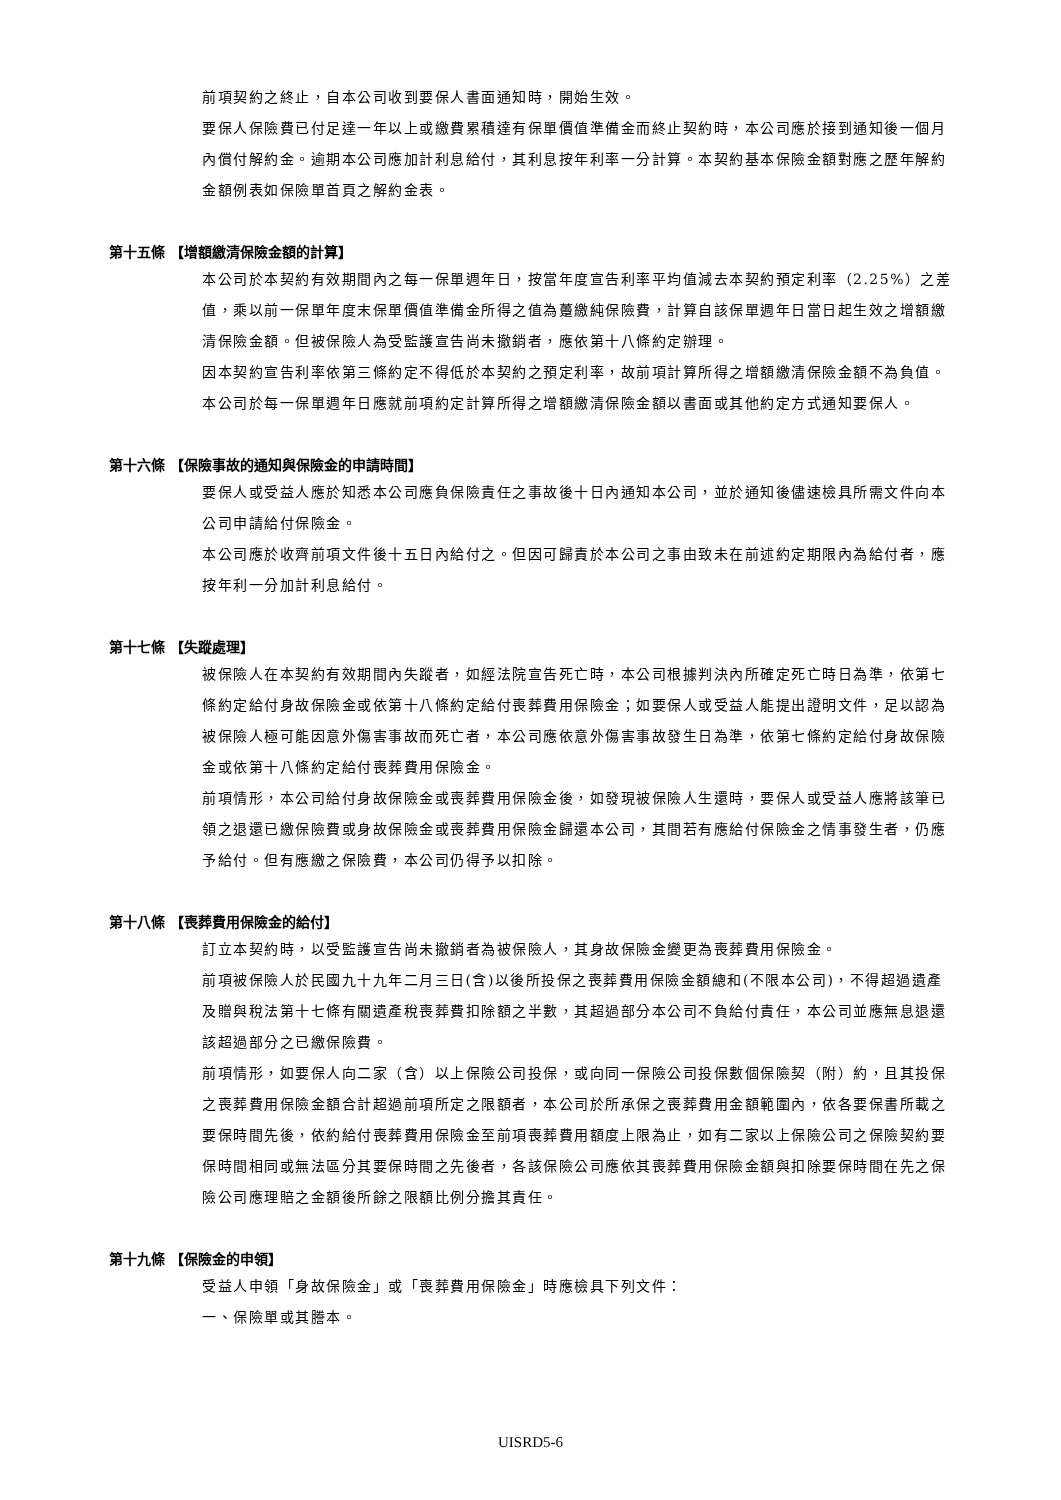前項契約之終止，自本公司收到要保人書面通知時，開始生效。
要保人保險費已付足達一年以上或繳費累積達有保單價值準備金而終止契約時，本公司應於接到通知後一個月內償付解約金。逾期本公司應加計利息給付，其利息按年利率一分計算。本契約基本保險金額對應之歷年解約金額例表如保險單首頁之解約金表。
第十五條 【增額繳清保險金額的計算】
本公司於本契約有效期間內之每一保單週年日，按當年度宣告利率平均值減去本契約預定利率（2.25%）之差值，乘以前一保單年度末保單價值準備金所得之值為躉繳純保險費，計算自該保單週年日當日起生效之增額繳清保險金額。但被保險人為受監護宣告尚未撤銷者，應依第十八條約定辦理。
因本契約宣告利率依第三條約定不得低於本契約之預定利率，故前項計算所得之增額繳清保險金額不為負值。本公司於每一保單週年日應就前項約定計算所得之增額繳清保險金額以書面或其他約定方式通知要保人。
第十六條 【保險事故的通知與保險金的申請時間】
要保人或受益人應於知悉本公司應負保險責任之事故後十日內通知本公司，並於通知後儘速檢具所需文件向本公司申請給付保險金。
本公司應於收齊前項文件後十五日內給付之。但因可歸責於本公司之事由致未在前述約定期限內為給付者，應按年利一分加計利息給付。
第十七條 【失蹤處理】
被保險人在本契約有效期間內失蹤者，如經法院宣告死亡時，本公司根據判決內所確定死亡時日為準，依第七條約定給付身故保險金或依第十八條約定給付喪葬費用保險金；如要保人或受益人能提出證明文件，足以認為被保險人極可能因意外傷害事故而死亡者，本公司應依意外傷害事故發生日為準，依第七條約定給付身故保險金或依第十八條約定給付喪葬費用保險金。
前項情形，本公司給付身故保險金或喪葬費用保險金後，如發現被保險人生還時，要保人或受益人應將該筆已領之退還已繳保險費或身故保險金或喪葬費用保險金歸還本公司，其間若有應給付保險金之情事發生者，仍應予給付。但有應繳之保險費，本公司仍得予以扣除。
第十八條 【喪葬費用保險金的給付】
訂立本契約時，以受監護宣告尚未撤銷者為被保險人，其身故保險金變更為喪葬費用保險金。
前項被保險人於民國九十九年二月三日(含)以後所投保之喪葬費用保險金額總和(不限本公司)，不得超過遺產及贈與稅法第十七條有關遺產稅喪葬費扣除額之半數，其超過部分本公司不負給付責任，本公司並應無息退還該超過部分之已繳保險費。
前項情形，如要保人向二家（含）以上保險公司投保，或向同一保險公司投保數個保險契（附）約，且其投保之喪葬費用保險金額合計超過前項所定之限額者，本公司於所承保之喪葬費用金額範圍內，依各要保書所載之要保時間先後，依約給付喪葬費用保險金至前項喪葬費用額度上限為止，如有二家以上保險公司之保險契約要保時間相同或無法區分其要保時間之先後者，各該保險公司應依其喪葬費用保險金額與扣除要保時間在先之保險公司應理賠之金額後所餘之限額比例分擔其責任。
第十九條 【保險金的申領】
受益人申領「身故保險金」或「喪葬費用保險金」時應檢具下列文件：
一、保險單或其謄本。
UISRD5-6